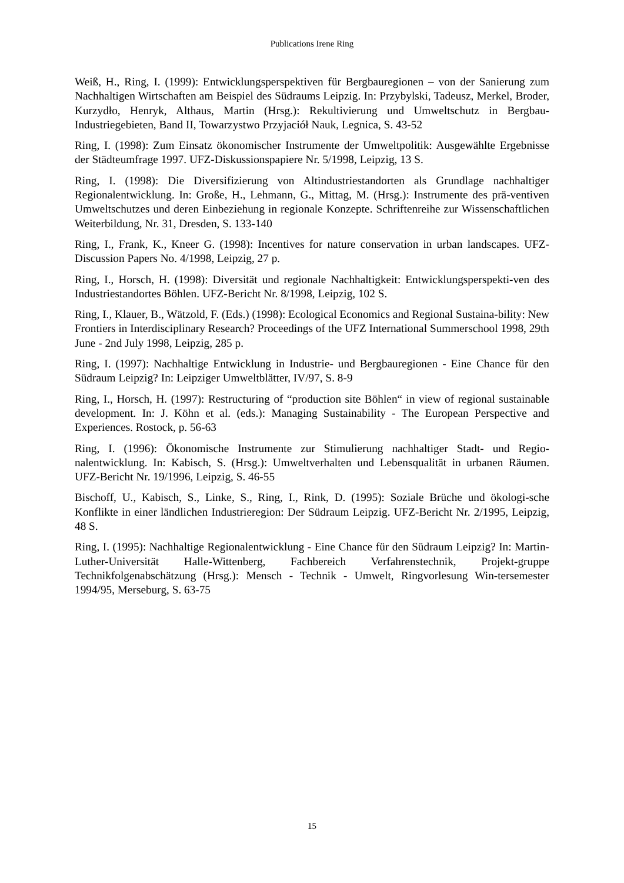Publications Irene Ring
Weiß, H., Ring, I. (1999): Entwicklungsperspektiven für Bergbauregionen – von der Sanierung zum Nachhaltigen Wirtschaften am Beispiel des Südraums Leipzig. In: Przybylski, Tadeusz, Merkel, Broder, Kurzydło, Henryk, Althaus, Martin (Hrsg.): Rekultivierung und Umweltschutz in Bergbau-Industriegebieten, Band II, Towarzystwo Przyjaciół Nauk, Legnica, S. 43-52
Ring, I. (1998): Zum Einsatz ökonomischer Instrumente der Umweltpolitik: Ausgewählte Ergebnisse der Städteumfrage 1997. UFZ-Diskussionspapiere Nr. 5/1998, Leipzig, 13 S.
Ring, I. (1998): Die Diversifizierung von Altindustriestandorten als Grundlage nachhaltiger Regionalentwicklung. In: Große, H., Lehmann, G., Mittag, M. (Hrsg.): Instrumente des prä-ventiven Umweltschutzes und deren Einbeziehung in regionale Konzepte. Schriftenreihe zur Wissenschaftlichen Weiterbildung, Nr. 31, Dresden, S. 133-140
Ring, I., Frank, K., Kneer G. (1998): Incentives for nature conservation in urban landscapes. UFZ-Discussion Papers No. 4/1998, Leipzig, 27 p.
Ring, I., Horsch, H. (1998): Diversität und regionale Nachhaltigkeit: Entwicklungsperspekti-ven des Industriestandortes Böhlen. UFZ-Bericht Nr. 8/1998, Leipzig, 102 S.
Ring, I., Klauer, B., Wätzold, F. (Eds.) (1998): Ecological Economics and Regional Sustaina-bility: New Frontiers in Interdisciplinary Research? Proceedings of the UFZ International Summerschool 1998, 29th June - 2nd July 1998, Leipzig, 285 p.
Ring, I. (1997): Nachhaltige Entwicklung in Industrie- und Bergbauregionen - Eine Chance für den Südraum Leipzig? In: Leipziger Umweltblätter, IV/97, S. 8-9
Ring, I., Horsch, H. (1997): Restructuring of “production site Böhlen“ in view of regional sustainable development. In: J. Köhn et al. (eds.): Managing Sustainability - The European Perspective and Experiences. Rostock, p. 56-63
Ring, I. (1996): Ökonomische Instrumente zur Stimulierung nachhaltiger Stadt- und Regio-nalentwicklung. In: Kabisch, S. (Hrsg.): Umweltverhalten und Lebensqualität in urbanen Räumen. UFZ-Bericht Nr. 19/1996, Leipzig, S. 46-55
Bischoff, U., Kabisch, S., Linke, S., Ring, I., Rink, D. (1995): Soziale Brüche und ökologi-sche Konflikte in einer ländlichen Industrieregion: Der Südraum Leipzig. UFZ-Bericht Nr. 2/1995, Leipzig, 48 S.
Ring, I. (1995): Nachhaltige Regionalentwicklung - Eine Chance für den Südraum Leipzig? In: Martin-Luther-Universität Halle-Wittenberg, Fachbereich Verfahrenstechnik, Projekt-gruppe Technikfolgenabschätzung (Hrsg.): Mensch - Technik - Umwelt, Ringvorlesung Win-tersemester 1994/95, Merseburg, S. 63-75
15